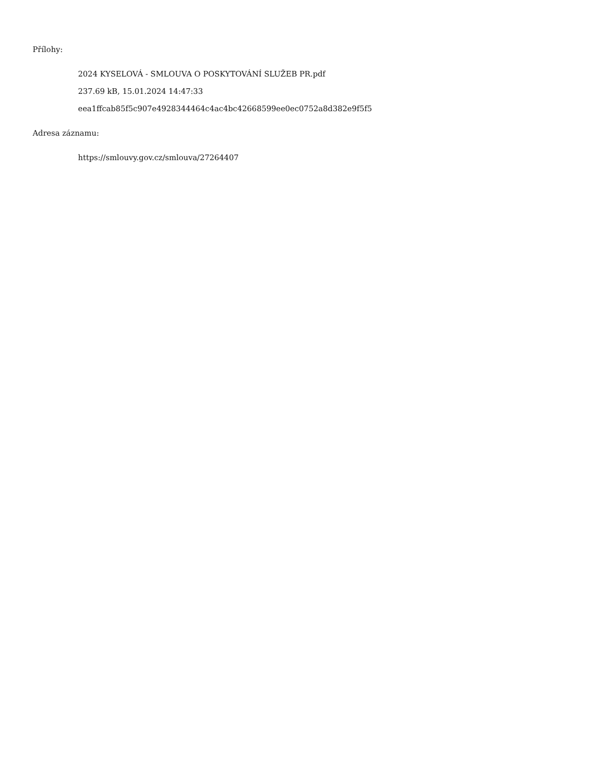Přílohy:
2024 KYSELOVÁ - SMLOUVA O POSKYTOVÁNÍ SLUŽEB PR.pdf
237.69 kB, 15.01.2024 14:47:33
eea1ffcab85f5c907e4928344464c4ac4bc42668599ee0ec0752a8d382e9f5f5
Adresa záznamu:
https://smlouvy.gov.cz/smlouva/27264407